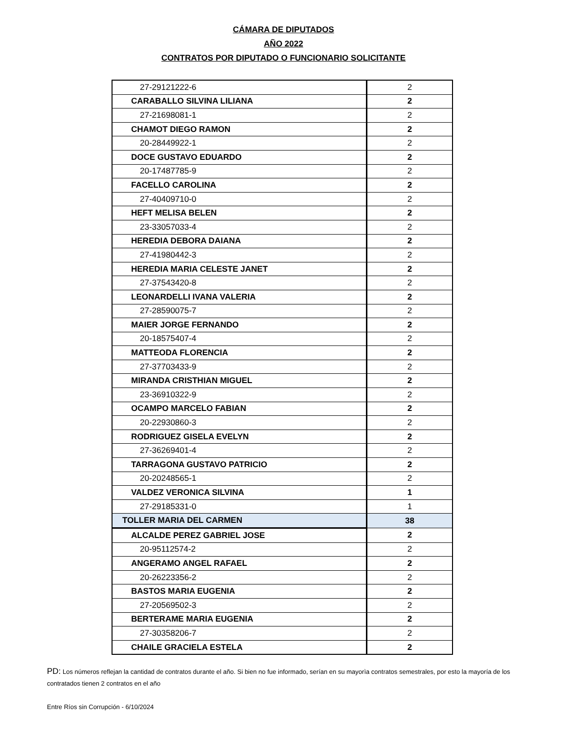CÁMARA DE DIPUTADOS
AÑO 2022
CONTRATOS POR DIPUTADO O FUNCIONARIO SOLICITANTE
| 27-29121222-6 | 2 |
| CARABALLO SILVINA LILIANA | 2 |
| 27-21698081-1 | 2 |
| CHAMOT DIEGO RAMON | 2 |
| 20-28449922-1 | 2 |
| DOCE GUSTAVO EDUARDO | 2 |
| 20-17487785-9 | 2 |
| FACELLO CAROLINA | 2 |
| 27-40409710-0 | 2 |
| HEFT MELISA BELEN | 2 |
| 23-33057033-4 | 2 |
| HEREDIA DEBORA DAIANA | 2 |
| 27-41980442-3 | 2 |
| HEREDIA MARIA CELESTE JANET | 2 |
| 27-37543420-8 | 2 |
| LEONARDELLI IVANA VALERIA | 2 |
| 27-28590075-7 | 2 |
| MAIER JORGE FERNANDO | 2 |
| 20-18575407-4 | 2 |
| MATTEODA FLORENCIA | 2 |
| 27-37703433-9 | 2 |
| MIRANDA CRISTHIAN MIGUEL | 2 |
| 23-36910322-9 | 2 |
| OCAMPO MARCELO FABIAN | 2 |
| 20-22930860-3 | 2 |
| RODRIGUEZ GISELA EVELYN | 2 |
| 27-36269401-4 | 2 |
| TARRAGONA GUSTAVO PATRICIO | 2 |
| 20-20248565-1 | 2 |
| VALDEZ VERONICA SILVINA | 1 |
| 27-29185331-0 | 1 |
| TOLLER MARIA DEL CARMEN | 38 |
| ALCALDE PEREZ GABRIEL JOSE | 2 |
| 20-95112574-2 | 2 |
| ANGERAMO ANGEL RAFAEL | 2 |
| 20-26223356-2 | 2 |
| BASTOS MARIA EUGENIA | 2 |
| 27-20569502-3 | 2 |
| BERTERAME MARIA EUGENIA | 2 |
| 27-30358206-7 | 2 |
| CHAILE GRACIELA ESTELA | 2 |
PD: Los números reflejan la cantidad de contratos durante el año. Si bien no fue informado, serían en su mayorìa contratos semestrales, por esto la mayoría de los contratados tienen 2 contratos en el año
Entre Ríos sin Corrupción - 6/10/2024